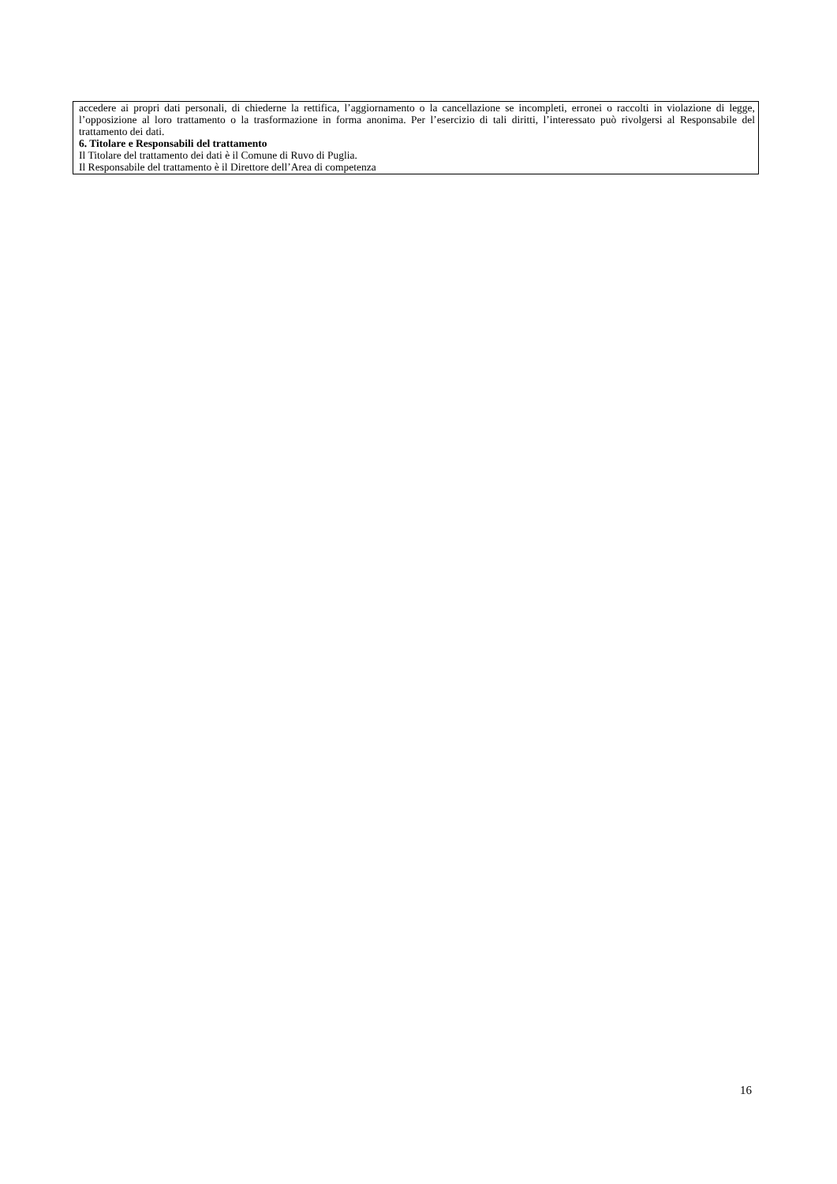accedere ai propri dati personali, di chiederne la rettifica, l’aggiornamento o la cancellazione se incompleti, erronei o raccolti in violazione di legge, l’opposizione al loro trattamento o la trasformazione in forma anonima. Per l’esercizio di tali diritti, l’interessato può rivolgersi al Responsabile del trattamento dei dati.
6. Titolare e Responsabili del trattamento
Il Titolare del trattamento dei dati è il Comune di Ruvo di Puglia.
Il Responsabile del trattamento è il Direttore dell’Area di competenza
16